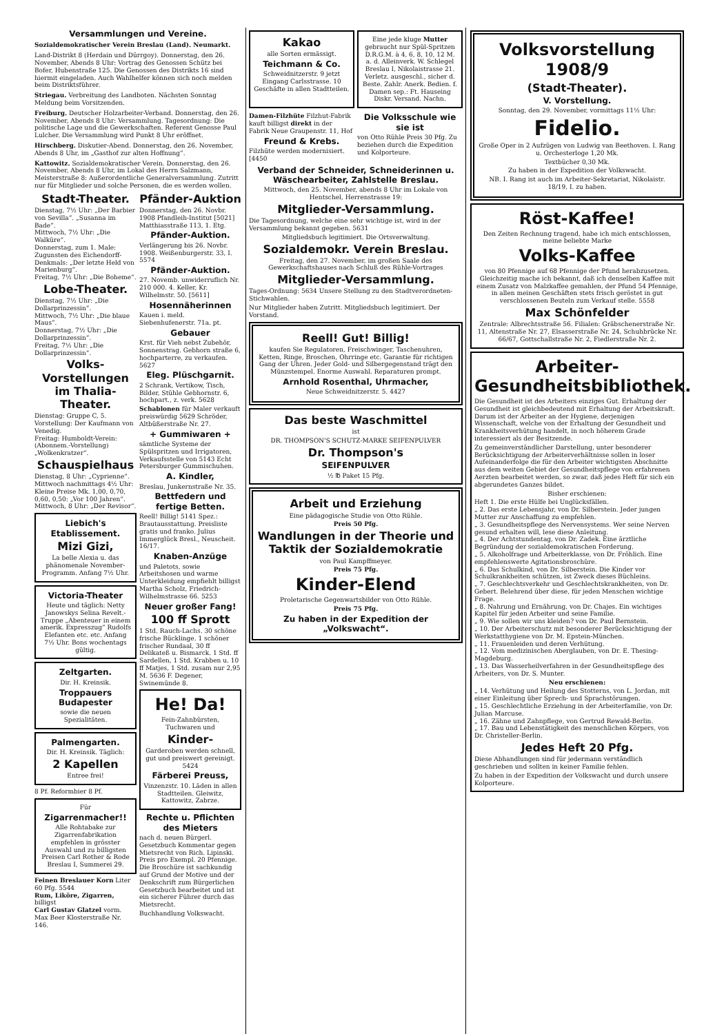Versammlungen und Vereine.
Sozialdemokratischer Verein Breslau (Land). Neumarkt.
Land-Distrikt 8 (Herdain und Dürrgoy). Donnerstag, den 26. November, Abends 8 Uhr: Vortrag des Genossen Schütz bei Bofer, Hubenstraße 125. Die Genossen des Distrikts 16 sind hiermit eingeladen. Auch Wahlhelfer können sich noch melden beim Distriktsführer.
Striegau. Verbreitung des Landboten. Nächsten Sonntag Meldung beim Vorsitzenden.
Freiburg. Deutscher Holzarbeiter-Verband. Donnerstag, den 26. November, Abends 8 Uhr: Versammlung. Tagesordnung: Die politische Lage und die Gewerkschaften. Referent Genosse Paul Lulcher. Die Versammlung wird Punkt 8 Uhr eröffnet.
Hirschberg. Diskutier-Abend. Donnerstag, den 26. November, Abends 8 Uhr, im „Gasthof zur alten Hoffnung“.
Kattowitz. Sozialdemokratischer Verein. Donnerstag, den 26. November, Abends 8 Uhr, im Lokal des Herrn Salzmann, Meisterstraße 8: Außerordentliche Generalversammlung. Zutritt nur für Mitglieder und solche Personen, die es werden wollen.
Stadt-Theater.
Dienstag, 7½ Uhr: „Der Barbier von Sevilla“. „Susanna im Bade“.
Mittwoch, 7½ Uhr: „Die Walküre“.
Donnerstag, zum 1. Male: Zugunsten des Eichendorff-Denkmals: „Der letzte Held von Marienburg“.
Freitag, 7½ Uhr: „Die Boheme“.
Lobe-Theater.
Dienstag, 7½ Uhr: „Die Dollarprinzessin“.
Mittwoch, 7½ Uhr: „Die blaue Maus“.
Donnerstag, 7½ Uhr: „Die Dollarprinzessin“.
Freitag, 7½ Uhr: „Die Dollarprinzessin“.
Volks-Vorstellungen im Thalia-Theater.
Dienstag: Gruppe C, 5. Vorstellung: Der Kaufmann von Venedig.
Freitag: Humboldt-Verein: (Abonnem.-Vorstellung) „Wolkenkratzer“.
Schauspielhaus
Dienstag, 8 Uhr: „Cyprienne“.
Mittwoch nachmittags 4½ Uhr: Kleine Preise Mk. 1,00, 0,70, 0,60, 0,50: „Vor 100 Jahren“.
Mittwoch, 8 Uhr: „Der Revisor“.
Liebich's Etablissement.
Mizi Gizi,
La belle Alexia u. das phänomenale November-Programm. Anfang 7½ Uhr.
Victoria-Theater
Heute und täglich: Netty Janowskys Selina Revelt.-Truppe „Abenteuer in einem amerik. Expresszug“ Rudolfs Elefanten etc. etc. Anfang 7½ Uhr. Bons wochentags gültig.
Zeltgarten.
Dir. H. Kreinsik.
Troppauers Budapester
sowie die neuen Spezialitäten.
Palmengarten.
Dir. H. Kreinsik. Täglich:
2 Kapellen
Entree frei!
8 Pf. Reformbier 8 Pf.
Für
Zigarrenmacher!!
Alle Rohtabake zur Zigarrenfabrikation empfehlen in grösster Auswahl und zu billigsten Preisen Carl Rother & Rode Breslau I, Summerei 29.
Feinen Breslauer Korn Liter 60 Pfg. 5544
Rum, Liköre, Zigarren, billigst
Carl Gustav Glatzel vorm. Max Beer Klosterstraße Nr. 146.
Pfänder-Auktion
Donnerstag, den 26. Novbr. 1908 Pfandleih-Institut [5021] Matthiasstraße 113, 1. Etg.
Pfänder-Auktion.
Verlängerung bis 26. Novbr. 1908. Weißenburgerstr. 33, I. 5574
Pfänder-Auktion.
27. Novemb. unwiderruflich Nr. 210 000. 4. Keller, Kr. Wilhelmstr. 50. [5611]
Hosennäherinnen
Kauen i. meld. Siebenhufenerstr. 71a. pt.
Gebauer
Krst. für Vieh nebst Zubehör, Sonnenstrag. Gebhorn straße 6, hochparterre, zu verkaufen. 5627
Eleg. Plüschgarnit.
2 Schrank, Vertikow, Tisch, Bilder, Stühle Gebhornstr. 6, hochpart., z. verk. 5628
Schablonen für Maler verkauft preiswürdig 5629 Schröder, Altbüßerstraße Nr. 27.
+ Gummiwaren +
sämtliche Systeme der Spülspritzen und Irrigatoren, Verkaufsstelle von 5143 Echt Petersburger Gummischuhen.
A. Kindler,
Breslau, Junkernstraße Nr. 35.
Bettfedern und fertige Betten.
Reell! Billig! 5141 Spez.: Brautausstattung. Preisliste gratis und franko. Julius Immerglück Bresl., Neuscheit. 16/17.
Knaben-Anzüge
und Paletots, sowie Arbeitshosen und warme Unterkleidung empfiehlt billigst Martha Scholz, Friedrich-Wilhelmstrasse 66. 5253
Neuer großer Fang!
100 ff Sprott
1 Std. Rauch-Lachs. 30 schöne frische Bücklinge. 1 schöner frischer Rundaal, 30 ff Delikateß u. Bismarck. 1 Std. ff Sardellen, 1 Std. Krabben u. 10 ff Matjes, 1 Std. zusam nur 2,95 M. 5636 F. Degener, Swinemünde 8.
He! Da!
Fein-Zahnbürsten, Tuchwaren und
Kinder-
Garderoben werden schnell, gut und preiswert gereinigt. 5424
Färberei Preuss,
Vinzenzstr. 10. Läden in allen Stadtteilen. Gleiwitz, Kattowitz, Zabrze.
Rechte u. Pflichten des Mieters
nach d. neuen Bürgerl. Gesetzbuch Kommentar gegen Mietsrecht von Rich. Lipinski. Preis pro Exempl. 20 Pfennige. Die Broschüre ist sachkundig auf Grund der Motive und der Denkschrift zum Bürgerlichen Gesetzbuch bearbeitet und ist ein sicherer Führer durch das Mietsrecht.
Buchhandlung Volkswacht.
Kakao
alle Sorten ermässigt.
Teichmann & Co.
Schweidnitzerstr. 9 jetzt Eingang Carlsstrasse. 10 Geschäfte in allen Stadtteilen.
Eine jede kluge Mutter gebraucht nur Spül-Spritzen D.R.G.M. à 4, 6, 8, 10, 12 M. a. d. Alleinverk. W. Schlegel Breslau I, Nikolaistrasse 21. Verletz. ausgeschl., sicher d. Beste. Zahlr. Anerk. Bedien. f. Damen sep.: Ft. Hauseing Diskr. Versand. Nachn.
Damen-Filzhüte Filzhut-Fabrik kauft billigst direkt in der Fabrik Neue Graupenstr. 11, Hof
Freund & Krebs.
Filzhüte werden modernisiert. [4450
Die Volksschule wie sie ist
von Otto Rühle Preis 30 Pfg. Zu beziehen durch die Expedition und Kolporteure.
Verband der Schneider, Schneiderinnen u. Wäschearbeiter, Zahlstelle Breslau.
Mittwoch, den 25. November, abends 8 Uhr im Lokale von Hentschel, Herrenstrasse 19:
Mitglieder-Versammlung.
Die Tagesordnung, welche eine sehr wichtige ist, wird in der Versammlung bekannt gegeben. 5631
Mitgliedsbuch legitimiert. Die Ortsverwaltung.
Sozialdemokr. Verein Breslau.
Freitag, den 27. November, im großen Saale des Gewerkschaftshauses nach Schluß des Rühle-Vortrages
Mitglieder-Versammlung.
Tages-Ordnung: 5634 Unsere Stellung zu den Stadtverordneten-Stichwahlen.
Nur Mitglieder haben Zutritt. Mitgliedsbuch legitimiert. Der Vorstand.
Reell! Gut! Billig!
kaufen Sie Regulatoren, Freischwinger, Taschenuhren, Ketten, Ringe, Broschen, Ohrringe etc. Garantie für richtigen Gang der Uhren. Jeder Gold- und Silbergegenstand trägt den Münzstempel. Enorme Auswahl. Reparaturen prompt.
Arnhold Rosenthal, Uhrmacher,
Neue Schweidnitzerstr. 5. 4427
Das beste Waschmittel
ist
DR. THOMPSON'S SCHUTZ-MARKE SEIFENPULVER
Dr. Thompson's
SEIFENPULVER
½ ℔ Paket 15 Pfg.
Arbeit und Erziehung
Eine pädagogische Studie von Otto Rühle.
Preis 50 Pfg.
Wandlungen in der Theorie und Taktik der Sozialdemokratie
von Paul Kampffmeyer.
Preis 75 Pfg.
Kinder-Elend
Proletarische Gegenwartsbilder von Otto Rühle.
Preis 75 Pfg.
Zu haben in der Expedition der „Volkswacht“.
Volksvorstellung 1908/9
(Stadt-Theater).
V. Vorstellung.
Sonntag, den 29. November, vormittags 11½ Uhr:
Fidelio.
Große Oper in 2 Aufzügen von Ludwig van Beethoven. I. Rang u. Orchesterloge 1,20 Mk.
Textbücher 0,30 Mk.
Zu haben in der Expedition der Volkswacht.
NB. I. Rang ist auch im Arbeiter-Sekretariat, Nikolaistr. 18/19, I. zu haben.
Röst-Kaffee!
Den Zeiten Rechnung tragend, habe ich mich entschlossen, meine beliebte Marke
Volks-Kaffee
von 80 Pfennige auf 68 Pfennige der Pfund herabzusetzen. Gleichzeitig mache ich bekannt, daß ich denselben Kaffee mit einem Zusatz von Malzkaffee gemahlen, der Pfund 54 Pfennige, in allen meinen Geschäften stets frisch geröstet in gut verschlossenen Beuteln zum Verkauf stelle. 5558
Max Schönfelder
Zentrale: Albrechtsstraße 56. Filialen: Gräbschenerstraße Nr. 11, Altenstraße Nr. 27, Elsasserstraße Nr. 24, Schuhbrücke Nr. 66/67, Gottschallstraße Nr. 2, Fiedlerstraße Nr. 2.
Arbeiter-Gesundheitsbibliothek.
Die Gesundheit ist des Arbeiters einziges Gut. Erhaltung der Gesundheit ist gleichbedeutend mit Erhaltung der Arbeitskraft. Darum ist der Arbeiter an der Hygiene, derjenigen Wissenschaft, welche von der Erhaltung der Gesundheit und Krankheitsverhütung handelt, in noch höherem Grade interessiert als der Besitzende.
Zu gemeinverständlicher Darstellung, unter besonderer Berücksichtigung der Arbeiterverhältnisse sollen in loser Aufeinanderfolge die für den Arbeiter wichtigsten Abschnitte aus dem weiten Gebiet der Gesundheitspflege von erfahrenen Aerzten bearbeitet werden, so zwar, daß jedes Heft für sich ein abgerundetes Ganzes bildet.
Bisher erschienen:
Heft 1. Die erste Hülfe bei Unglücksfällen.
„ 2. Das erste Lebensjahr, von Dr. Silberstein. Jeder jungen Mutter zur Anschaffung zu empfehlen.
„ 3. Gesundheitspflege des Nervensystems. Wer seine Nerven gesund erhalten will, lese diese Anleitung.
„ 4. Der Achtstundentag, von Dr. Zadek. Eine ärztliche Begründung der sozialdemokratischen Forderung.
„ 5. Alkoholfrage und Arbeiterklasse, von Dr. Fröhlich. Eine empfehlenswerte Agitationsbroschüre.
„ 6. Das Schulkind, von Dr. Silberstein. Die Kinder vor Schulkrankheiten schützen, ist Zweck dieses Büchleins.
„ 7. Geschlechtsverkehr und Geschlechtskrankheiten, von Dr. Gebert. Belehrend über diese, für jeden Menschen wichtige Frage.
„ 8. Nahrung und Ernährung, von Dr. Chajes. Ein wichtiges Kapitel für jeden Arbeiter und seine Familie.
„ 9. Wie sollen wir uns kleiden? von Dr. Paul Bernstein.
„ 10. Der Arbeiterschutz mit besonderer Berücksichtigung der Werkstatthygiene von Dr. M. Epstein-München.
„ 11. Frauenleiden und deren Verhütung.
„ 12. Vom medizinischen Aberglauben, von Dr. E. Thesing-Magdeburg.
„ 13. Das Wasserheilverfahren in der Gesundheitspflege des Arbeiters, von Dr. S. Munter.
Neu erschienen:
„ 14. Verhütung und Heilung des Stotterns, von L. Jordan, mit einer Einleitung über Sprech- und Sprachstörungen.
„ 15. Geschlechtliche Erziehung in der Arbeiterfamilie, von Dr. Julian Marcuse.
„ 16. Zähne und Zahnpflege, von Gertrud Rewald-Berlin.
„ 17. Bau und Lebenstätigkeit des menschlichen Körpers, von Dr. Christeller-Berlin.
Jedes Heft 20 Pfg.
Diese Abhandlungen sind für jedermann verständlich geschrieben und sollten in keiner Familie fehlen.
Zu haben in der Expedition der Volkswacht und durch unsere Kolporteure.